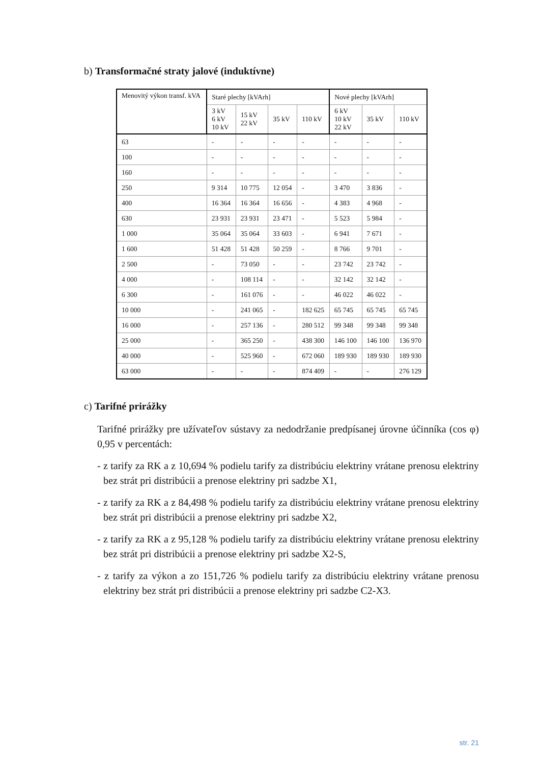b) Transformačné straty jalové (induktívne)
| Menovitý výkon transf. kVA | Staré plechy [kVArh] | | | | Nové plechy [kVArh] | | |
| --- | --- | --- | --- | --- | --- | --- | --- |
| | 3 kV 6 kV 10 kV | 15 kV 22 kV | 35 kV | 110 kV | 6 kV 10 kV 22 kV | 35 kV | 110 kV |
| 63 | - | - | - | - | - | - | - |
| 100 | - | - | - | - | - | - | - |
| 160 | - | - | - | - | - | - | - |
| 250 | 9 314 | 10 775 | 12 054 | - | 3 470 | 3 836 | - |
| 400 | 16 364 | 16 364 | 16 656 | - | 4 383 | 4 968 | - |
| 630 | 23 931 | 23 931 | 23 471 | - | 5 523 | 5 984 | - |
| 1 000 | 35 064 | 35 064 | 33 603 | - | 6 941 | 7 671 | - |
| 1 600 | 51 428 | 51 428 | 50 259 | - | 8 766 | 9 701 | - |
| 2 500 | - | 73 050 | - | - | 23 742 | 23 742 | - |
| 4 000 | - | 108 114 | - | - | 32 142 | 32 142 | - |
| 6 300 | - | 161 076 | - | - | 46 022 | 46 022 | - |
| 10 000 | - | 241 065 | - | 182 625 | 65 745 | 65 745 | 65 745 |
| 16 000 | - | 257 136 | - | 280 512 | 99 348 | 99 348 | 99 348 |
| 25 000 | - | 365 250 | - | 438 300 | 146 100 | 146 100 | 136 970 |
| 40 000 | - | 525 960 | - | 672 060 | 189 930 | 189 930 | 189 930 |
| 63 000 | - | - | - | 874 409 | - | - | 276 129 |
c) Tarifné prirážky
Tarifné prirážky pre užívateľov sústavy za nedodržanie predpísanej úrovne účinníka (cos φ) 0,95 v percentách:
- z tarify za RK a z 10,694 % podielu tarify za distribúciu elektriny vrátane prenosu elektriny bez strát pri distribúcii a prenose elektriny pri sadzbe X1,
- z tarify za RK a z 84,498 % podielu tarify za distribúciu elektriny vrátane prenosu elektriny bez strát pri distribúcii a prenose elektriny pri sadzbe X2,
- z tarify za RK a z 95,128 % podielu tarify za distribúciu elektriny vrátane prenosu elektriny bez strát pri distribúcii a prenose elektriny pri sadzbe X2-S,
- z tarify za výkon a zo 151,726 % podielu tarify za distribúciu elektriny vrátane prenosu elektriny bez strát pri distribúcii a prenose elektriny pri sadzbe C2-X3.
str. 21